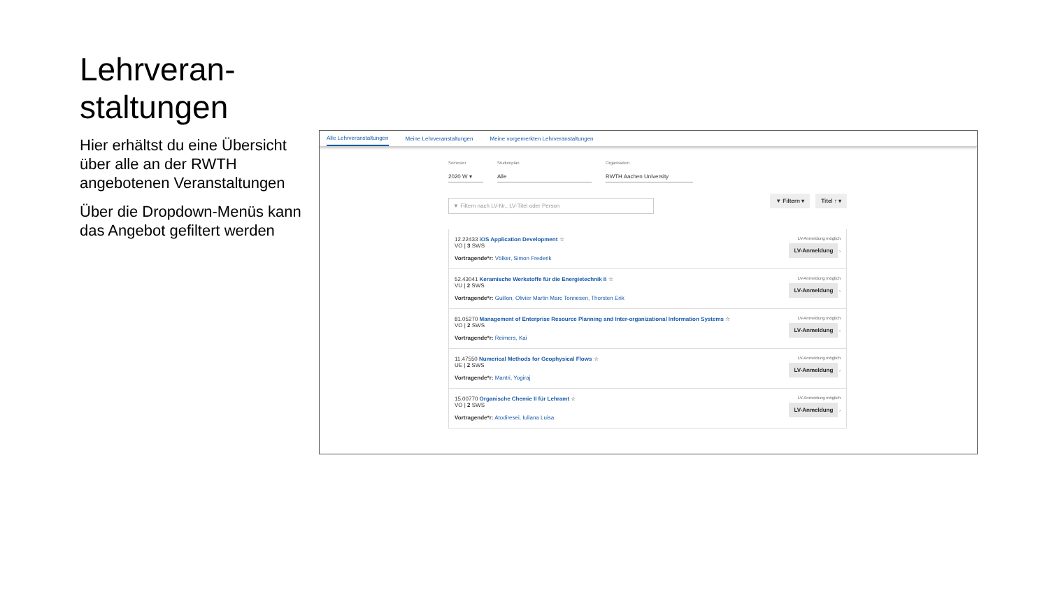Lehrveran-
staltungen
Hier erhältst du eine Übersicht über alle an der RWTH angebotenen Veranstaltungen
Über die Dropdown-Menüs kann das Angebot gefiltert werden
Alle Lehrveranstaltungen Meine Lehrveranstaltungen Meine vorgemerkten Lehrveranstaltungen
Semester
2020 W ▾
Studienplan
Alle
Organisation
RWTH Aachen University
▼ Filtern nach LV-Nr., LV-Titel oder Person ▼ Filtern ▾ Titel ↑ ▾
12.22433 iOS Application Development ☆
VO | 3 SWS
Vortragende*r: Völker, Simon Frederik
LV-Anmeldung möglich
LV-Anmeldung ›
52.43041 Keramische Werkstoffe für die Energietechnik II ☆
VU | 2 SWS
Vortragende*r: Guillon, Olivier Martin Marc Tonnesen, Thorsten Erik
LV-Anmeldung möglich
LV-Anmeldung ›
81.05270 Management of Enterprise Resource Planning and Inter-organizational Information Systems ☆
VO | 2 SWS
Vortragende*r: Reimers, Kai
LV-Anmeldung möglich
LV-Anmeldung ›
11.47550 Numerical Methods for Geophysical Flows ☆
UE | 2 SWS
Vortragende*r: Mantri, Yogiraj
LV-Anmeldung möglich
LV-Anmeldung ›
15.00770 Organische Chemie II für Lehramt ☆
VO | 2 SWS
Vortragende*r: Atodiresei, Iuliana Luisa
LV-Anmeldung möglich
LV-Anmeldung ›